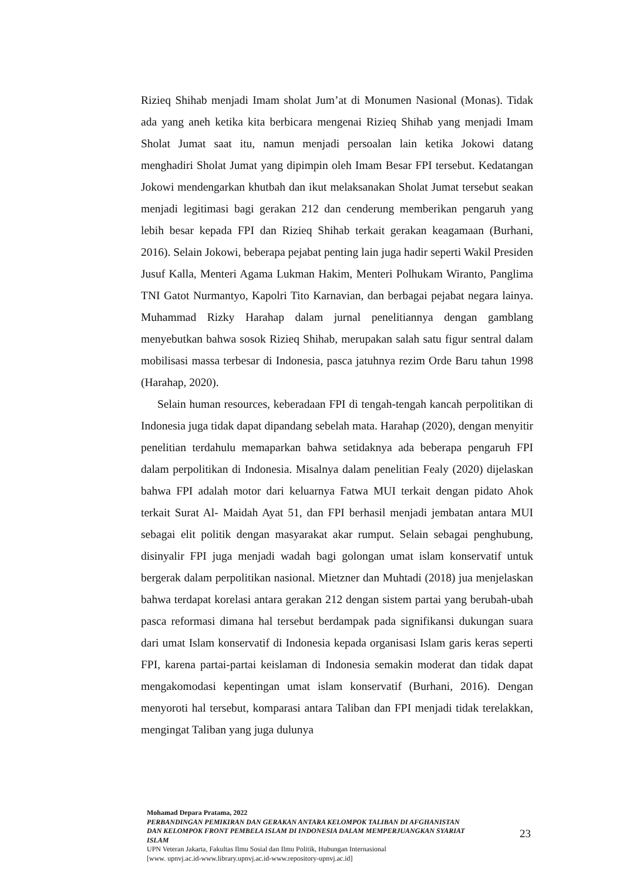Rizieq Shihab menjadi Imam sholat Jum’at di Monumen Nasional (Monas). Tidak ada yang aneh ketika kita berbicara mengenai Rizieq Shihab yang menjadi Imam Sholat Jumat saat itu, namun menjadi persoalan lain ketika Jokowi datang menghadiri Sholat Jumat yang dipimpin oleh Imam Besar FPI tersebut. Kedatangan Jokowi mendengarkan khutbah dan ikut melaksanakan Sholat Jumat tersebut seakan menjadi legitimasi bagi gerakan 212 dan cenderung memberikan pengaruh yang lebih besar kepada FPI dan Rizieq Shihab terkait gerakan keagamaan (Burhani, 2016). Selain Jokowi, beberapa pejabat penting lain juga hadir seperti Wakil Presiden Jusuf Kalla, Menteri Agama Lukman Hakim, Menteri Polhukam Wiranto, Panglima TNI Gatot Nurmantyo, Kapolri Tito Karnavian, dan berbagai pejabat negara lainya. Muhammad Rizky Harahap dalam jurnal penelitiannya dengan gamblang menyebutkan bahwa sosok Rizieq Shihab, merupakan salah satu figur sentral dalam mobilisasi massa terbesar di Indonesia, pasca jatuhnya rezim Orde Baru tahun 1998 (Harahap, 2020).
Selain human resources, keberadaan FPI di tengah-tengah kancah perpolitikan di Indonesia juga tidak dapat dipandang sebelah mata. Harahap (2020), dengan menyitir penelitian terdahulu memaparkan bahwa setidaknya ada beberapa pengaruh FPI dalam perpolitikan di Indonesia. Misalnya dalam penelitian Fealy (2020) dijelaskan bahwa FPI adalah motor dari keluarnya Fatwa MUI terkait dengan pidato Ahok terkait Surat Al- Maidah Ayat 51, dan FPI berhasil menjadi jembatan antara MUI sebagai elit politik dengan masyarakat akar rumput. Selain sebagai penghubung, disinyalir FPI juga menjadi wadah bagi golongan umat islam konservatif untuk bergerak dalam perpolitikan nasional. Mietzner dan Muhtadi (2018) jua menjelaskan bahwa terdapat korelasi antara gerakan 212 dengan sistem partai yang berubah-ubah pasca reformasi dimana hal tersebut berdampak pada signifikansi dukungan suara dari umat Islam konservatif di Indonesia kepada organisasi Islam garis keras seperti FPI, karena partai-partai keislaman di Indonesia semakin moderat dan tidak dapat mengakomodasi kepentingan umat islam konservatif (Burhani, 2016). Dengan menyoroti hal tersebut, komparasi antara Taliban dan FPI menjadi tidak terelakkan, mengingat Taliban yang juga dulunya
Mohamad Depara Pratama, 2022
PERBANDINGAN PEMIKIRAN DAN GERAKAN ANTARA KELOMPOK TALIBAN DI AFGHANISTAN DAN KELOMPOK FRONT PEMBELA ISLAM DI INDONESIA DALAM MEMPERJUANGKAN SYARIAT ISLAM
UPN Veteran Jakarta, Fakultas Ilmu Sosial dan Ilmu Politik, Hubungan Internasional
[www. upnvj.ac.id-www.library.upnvj.ac.id-www.repository-upnvj.ac.id]
23